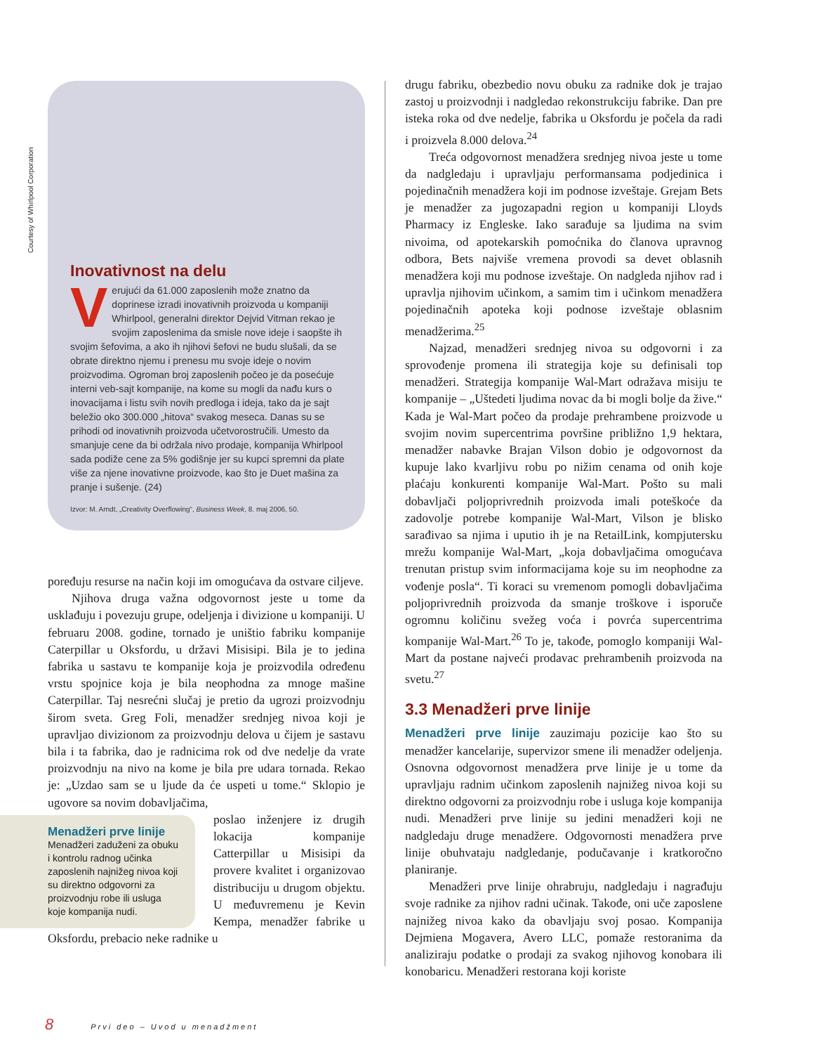Courtesy of Whirlpool Corporation
Inovativnost na delu
Verujući da 61.000 zaposlenih može znatno da doprinese izradi inovativnih proizvoda u kompaniji Whirlpool, generalni direktor Dejvid Vitman rekao je svojim zaposlenima da smisle nove ideje i saopšte ih svojim šefovima, a ako ih njihovi šefovi ne budu slušali, da se obrate direktno njemu i prenesu mu svoje ideje o novim proizvodima. Ogroman broj zaposlenih počeo je da posećuje interni veb-sajt kompanije, na kome su mogli da nađu kurs o inovacijama i listu svih novih predloga i ideja, tako da je sajt beležio oko 300.000 „hitova“ svakog meseca. Danas su se prihodi od inovativnih proizvoda učetvorostručili. Umesto da smanjuje cene da bi održala nivo prodaje, kompanija Whirlpool sada podiže cene za 5% godišnje jer su kupci spremni da plate više za njene inovativne proizvode, kao što je Duet mašina za pranje i sušenje. (24)
Izvor: M. Arndt, „Creativity Overflowing“, Business Week, 8. maj 2006, 50.
poređuju resurse na način koji im omogućava da ostvare ciljeve.
Njihova druga važna odgovornost jeste u tome da usklađuju i povezuju grupe, odeljenja i divizione u kompaniji. U februaru 2008. godine, tornado je uništio fabriku kompanije Caterpillar u Oksfordu, u državi Misisipi. Bila je to jedina fabrika u sastavu te kompanije koja je proizvodila određenu vrstu spojnice koja je bila neophodna za mnoge mašine Caterpillar. Taj nesrećni slučaj je pretio da ugrozi proizvodnju širom sveta. Greg Foli, menadžer srednjeg nivoa koji je upravljao divizionom za proizvodnju delova u čijem je sastavu bila i ta fabrika, dao je radnicima rok od dve nedelje da vrate proizvodnju na nivo na kome je bila pre udara tornada. Rekao je: „Uzdao sam se u ljude da će uspeti u tome.“ Sklopio je ugovore sa novim dobavljačima,
Menadžeri prve linije
Menadžeri zaduženi za obuku i kontrolu radnog učinka zaposlenih najnižeg nivoa koji su direktno odgovorni za proizvodnju robe ili usluga koje kompanija nudi.
poslao inženjere iz drugih lokacija kompanije Catterpillar u Misisipi da provere kvalitet i organizovao distribuciju u drugom objektu. U međuvremenu je Kevin Kempa, menadžer fabrike u Oksfordu, prebacio neke radnike u
drugu fabriku, obezbedio novu obuku za radnike dok je trajao zastoj u proizvodnji i nadgledao rekonstrukciju fabrike. Dan pre isteka roka od dve nedelje, fabrika u Oksfordu je počela da radi i proizvela 8.000 delova.<sup>24</sup>
Treća odgovornost menadžera srednjeg nivoa jeste u tome da nadgledaju i upravljaju performansama podjedinica i pojedinačnih menadžera koji im podnose izveštaje. Grejam Bets je menadžer za jugozapadni region u kompaniji Lloyds Pharmacy iz Engleske. Iako sarađuje sa ljudima na svim nivoima, od apotekarskih pomoćnika do članova upravnog odbora, Bets najviše vremena provodi sa devet oblasnih menadžera koji mu podnose izveštaje. On nadgleda njihov rad i upravlja njihovim učinkom, a samim tim i učinkom menadžera pojedinačnih apoteka koji podnose izveštaje oblasnim menadžerima.<sup>25</sup>
Najzad, menadžeri srednjeg nivoa su odgovorni i za sprovođenje promena ili strategija koje su definisali top menadžeri. Strategija kompanije Wal-Mart odražava misiju te kompanije – „Uštedeti ljudima novac da bi mogli bolje da žive.“ Kada je Wal-Mart počeo da prodaje prehrambene proizvode u svojim novim supercentrima površine približno 1,9 hektara, menadžer nabavke Brajan Vilson dobio je odgovornost da kupuje lako kvarljivu robu po nižim cenama od onih koje plaćaju konkurenti kompanije Wal-Mart. Pošto su mali dobavljači poljoprivrednih proizvoda imali poteškoće da zadovolje potrebe kompanije Wal-Mart, Vilson je blisko sarađivao sa njima i uputio ih je na RetailLink, kompjutersku mrežu kompanije Wal-Mart, „koja dobavljačima omogućava trenutan pristup svim informacijama koje su im neophodne za vođenje posla“. Ti koraci su vremenom pomogli dobavljačima poljoprivrednih proizvoda da smanje troškove i isporuče ogromnu količinu svežeg voća i povrća supercentrima kompanije Wal-Mart.<sup>26</sup> To je, takođe, pomoglo kompaniji Wal-Mart da postane najveći prodavac prehrambenih proizvoda na svetu.<sup>27</sup>
3.3 Menadžeri prve linije
Menadžeri prve linije zauzimaju pozicije kao što su menadžer kancelarije, supervizor smene ili menadžer odeljenja. Osnovna odgovornost menadžera prve linije je u tome da upravljaju radnim učinkom zaposlenih najnižeg nivoa koji su direktno odgovorni za proizvodnju robe i usluga koje kompanija nudi. Menadžeri prve linije su jedini menadžeri koji ne nadgledaju druge menadžere. Odgovornosti menadžera prve linije obuhvataju nadgledanje, podučavanje i kratkoročno planiranje.
Menadžeri prve linije ohrabruju, nadgledaju i nagrađuju svoje radnike za njihov radni učinak. Takođe, oni uče zaposlene najnižeg nivoa kako da obavljaju svoj posao. Kompanija Dejmiena Mogavera, Avero LLC, pomaže restoranima da analiziraju podatke o prodaji za svakog njihovog konobara ili konobaricu. Menadžeri restorana koji koriste
8 Prvi deo – Uvod u menadžment